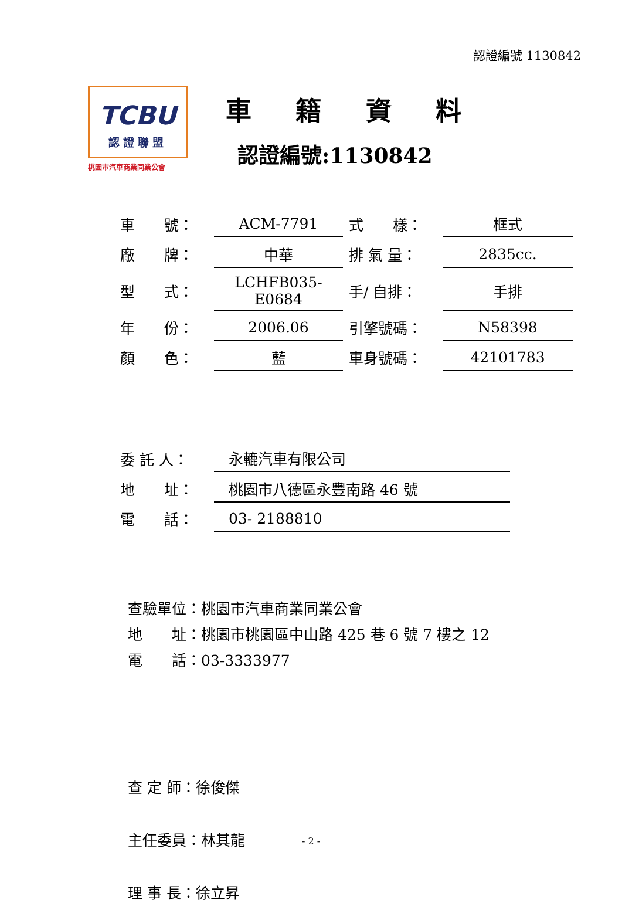認證編號 1130842
TCBU
認證聯盟
桃園市汽車商業同業公會
車 籍 資 料
認證編號:1130842
| 車 號： | ACM-7791 | 式 樣： | 框式 |
| 廠 牌： | 中華 | 排 氣 量： | 2835cc. |
| 型 式： | LCHFB035-E0684 | 手/ 自排： | 手排 |
| 年 份： | 2006.06 | 引擎號碼： | N58398 |
| 顏 色： | 藍 | 車身號碼： | 42101783 |
| 委 託 人： | 永轆汽車有限公司 |
| 地 址： | 桃園市八德區永豐南路 46 號 |
| 電 話： | 03- 2188810 |
查驗單位：桃園市汽車商業同業公會 地　　址：桃園市桃園區中山路 425 巷 6 號 7 樓之 12 電　　話：03-3333977
查 定 師：徐俊傑 主任委員：林其龍 理 事 長：徐立昇
- 2 -